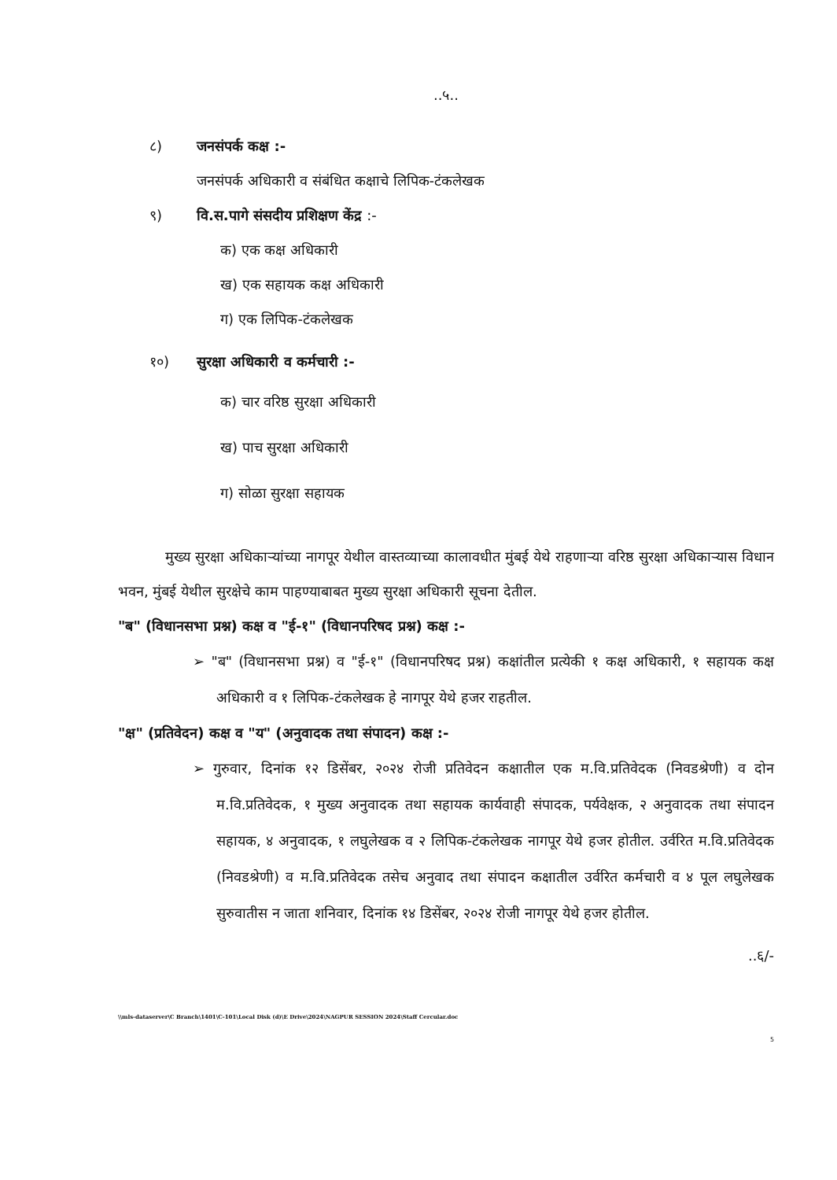..५..
८) जनसंपर्क कक्ष :-
जनसंपर्क अधिकारी व संबंधित कक्षाचे लिपिक-टंकलेखक
९) वि.स.पागे संसदीय प्रशिक्षण केंद्र :-
क) एक कक्ष अधिकारी
ख) एक सहायक कक्ष अधिकारी
ग) एक लिपिक-टंकलेखक
१०) सुरक्षा अधिकारी व कर्मचारी :-
क) चार वरिष्ठ सुरक्षा अधिकारी
ख) पाच सुरक्षा अधिकारी
ग) सोळा सुरक्षा सहायक
मुख्य सुरक्षा अधिकाऱ्यांच्या नागपूर येथील वास्तव्याच्या कालावधीत मुंबई येथे राहणाऱ्या वरिष्ठ सुरक्षा अधिकाऱ्यास विधान भवन, मुंबई येथील सुरक्षेचे काम पाहण्याबाबत मुख्य सुरक्षा अधिकारी सूचना देतील.
"ब" (विधानसभा प्रश्न) कक्ष व "ई-१" (विधानपरिषद प्रश्न) कक्ष :-
➢ "ब" (विधानसभा प्रश्न) व "ई-१" (विधानपरिषद प्रश्न) कक्षांतील प्रत्येकी १ कक्ष अधिकारी, १ सहायक कक्ष अधिकारी व १ लिपिक-टंकलेखक हे नागपूर येथे हजर राहतील.
"क्ष" (प्रतिवेदन) कक्ष व "य" (अनुवादक तथा संपादन) कक्ष :-
➢ गुरुवार, दिनांक १२ डिसेंबर, २०२४ रोजी प्रतिवेदन कक्षातील एक म.वि.प्रतिवेदक (निवडश्रेणी) व दोन म.वि.प्रतिवेदक, १ मुख्य अनुवादक तथा सहायक कार्यवाही संपादक, पर्यवेक्षक, २ अनुवादक तथा संपादन सहायक, ४ अनुवादक, १ लघुलेखक व २ लिपिक-टंकलेखक नागपूर येथे हजर होतील. उर्वरित म.वि.प्रतिवेदक (निवडश्रेणी) व म.वि.प्रतिवेदक तसेच अनुवाद तथा संपादन कक्षातील उर्वरित कर्मचारी व ४ पूल लघुलेखक सुरुवातीस न जाता शनिवार, दिनांक १४ डिसेंबर, २०२४ रोजी नागपूर येथे हजर होतील.
..६/-
\\mls-dataserver\C Branch\1401\C-101\Local Disk (d)\E Drive\2024\NAGPUR SESSION 2024\Staff Cercular.doc
5